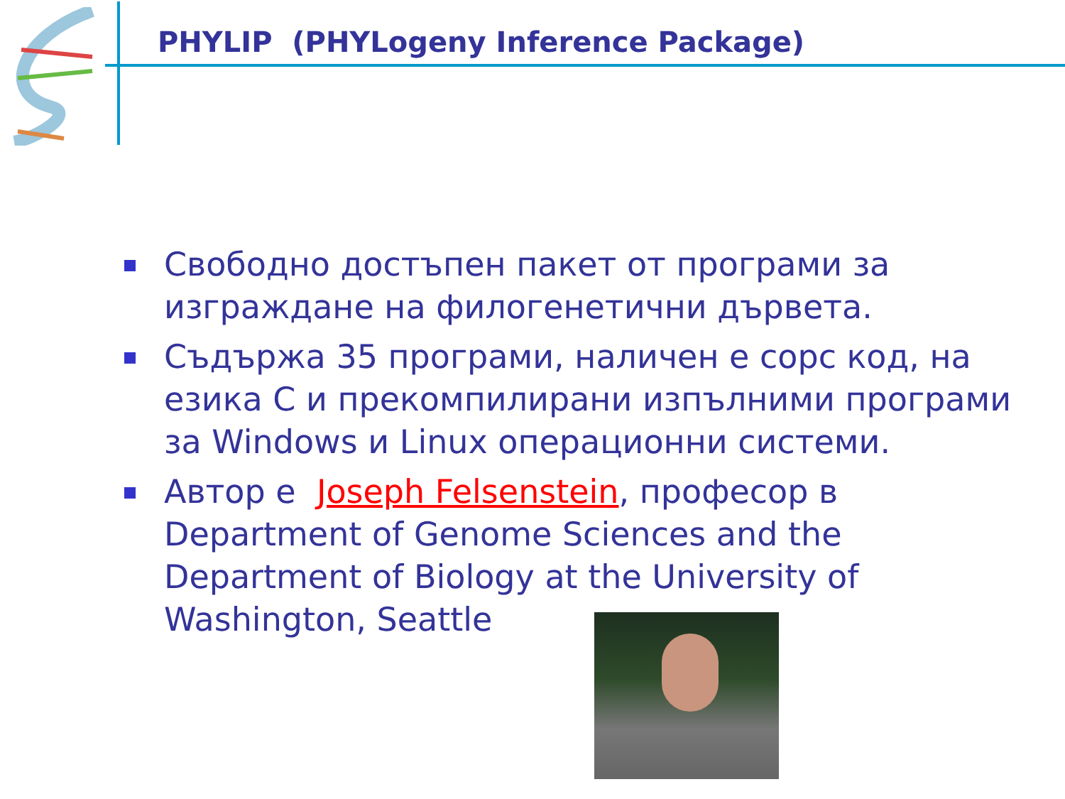PHYLIP (PHYLogeny Inference Package)
Свободно достъпен пакет от програми за изграждане на филогенетични дървета.
Съдържа 35 програми, наличен е сорс код, на езика C и прекомпилирани изпълними програми за Windows и Linux операционни системи.
Автор е Joseph Felsenstein, професор в Department of Genome Sciences and the Department of Biology at the University of Washington, Seattle